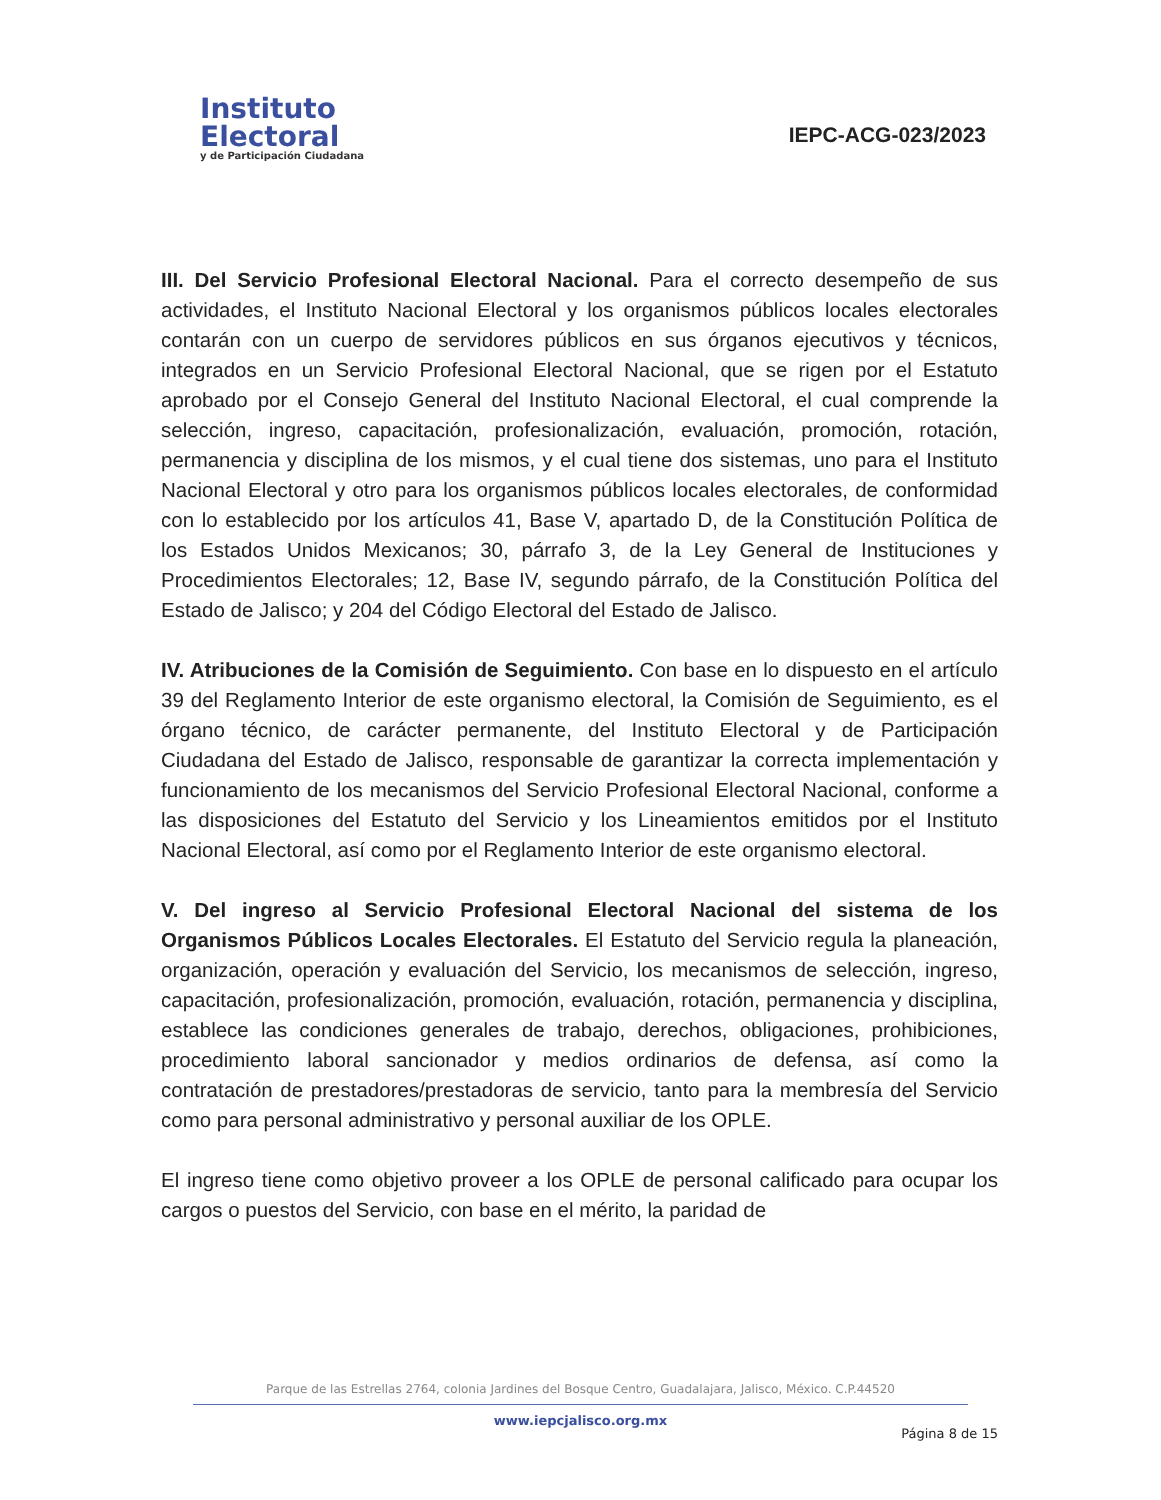Instituto
Electoral
y de Participación Ciudadana
IEPC-ACG-023/2023
III. Del Servicio Profesional Electoral Nacional. Para el correcto desempeño de sus actividades, el Instituto Nacional Electoral y los organismos públicos locales electorales contarán con un cuerpo de servidores públicos en sus órganos ejecutivos y técnicos, integrados en un Servicio Profesional Electoral Nacional, que se rigen por el Estatuto aprobado por el Consejo General del Instituto Nacional Electoral, el cual comprende la selección, ingreso, capacitación, profesionalización, evaluación, promoción, rotación, permanencia y disciplina de los mismos, y el cual tiene dos sistemas, uno para el Instituto Nacional Electoral y otro para los organismos públicos locales electorales, de conformidad con lo establecido por los artículos 41, Base V, apartado D, de la Constitución Política de los Estados Unidos Mexicanos; 30, párrafo 3, de la Ley General de Instituciones y Procedimientos Electorales; 12, Base IV, segundo párrafo, de la Constitución Política del Estado de Jalisco; y 204 del Código Electoral del Estado de Jalisco.
IV. Atribuciones de la Comisión de Seguimiento. Con base en lo dispuesto en el artículo 39 del Reglamento Interior de este organismo electoral, la Comisión de Seguimiento, es el órgano técnico, de carácter permanente, del Instituto Electoral y de Participación Ciudadana del Estado de Jalisco, responsable de garantizar la correcta implementación y funcionamiento de los mecanismos del Servicio Profesional Electoral Nacional, conforme a las disposiciones del Estatuto del Servicio y los Lineamientos emitidos por el Instituto Nacional Electoral, así como por el Reglamento Interior de este organismo electoral.
V. Del ingreso al Servicio Profesional Electoral Nacional del sistema de los Organismos Públicos Locales Electorales. El Estatuto del Servicio regula la planeación, organización, operación y evaluación del Servicio, los mecanismos de selección, ingreso, capacitación, profesionalización, promoción, evaluación, rotación, permanencia y disciplina, establece las condiciones generales de trabajo, derechos, obligaciones, prohibiciones, procedimiento laboral sancionador y medios ordinarios de defensa, así como la contratación de prestadores/prestadoras de servicio, tanto para la membresía del Servicio como para personal administrativo y personal auxiliar de los OPLE.
El ingreso tiene como objetivo proveer a los OPLE de personal calificado para ocupar los cargos o puestos del Servicio, con base en el mérito, la paridad de
Parque de las Estrellas 2764, colonia Jardines del Bosque Centro, Guadalajara, Jalisco, México. C.P.44520
www.iepcjalisco.org.mx
Página 8 de 15